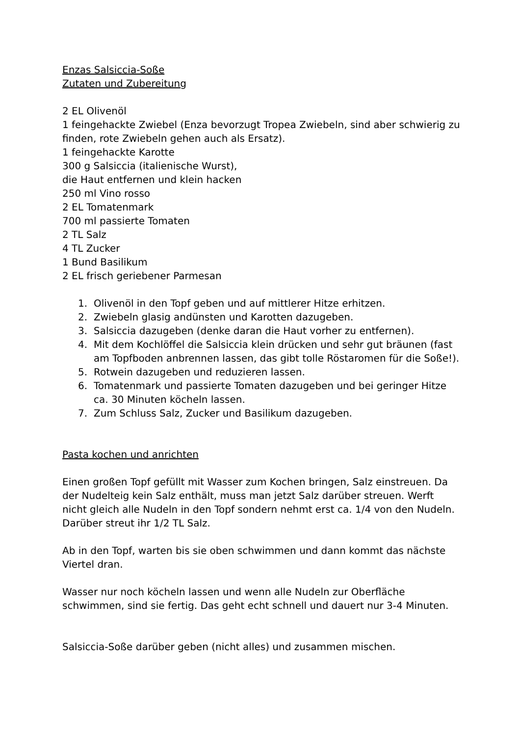Enzas Salsiccia-Soße
Zutaten und Zubereitung
2 EL Olivenöl
1 feingehackte Zwiebel (Enza bevorzugt Tropea Zwiebeln, sind aber schwierig zu finden, rote Zwiebeln gehen auch als Ersatz).
1 feingehackte Karotte
300 g Salsiccia (italienische Wurst),
die Haut entfernen und klein hacken
250 ml Vino rosso
2 EL Tomatenmark
700 ml passierte Tomaten
2 TL Salz
4 TL Zucker
1 Bund Basilikum
2 EL frisch geriebener Parmesan
1. Olivenöl in den Topf geben und auf mittlerer Hitze erhitzen.
2. Zwiebeln glasig andünsten und Karotten dazugeben.
3. Salsiccia dazugeben (denke daran die Haut vorher zu entfernen).
4. Mit dem Kochlöffel die Salsiccia klein drücken und sehr gut bräunen (fast am Topfboden anbrennen lassen, das gibt tolle Röstaromen für die Soße!).
5. Rotwein dazugeben und reduzieren lassen.
6. Tomatenmark und passierte Tomaten dazugeben und bei geringer Hitze ca. 30 Minuten köcheln lassen.
7. Zum Schluss Salz, Zucker und Basilikum dazugeben.
Pasta kochen und anrichten
Einen großen Topf gefüllt mit Wasser zum Kochen bringen, Salz einstreuen. Da der Nudelteig kein Salz enthält, muss man jetzt Salz darüber streuen. Werft nicht gleich alle Nudeln in den Topf sondern nehmt erst ca. 1/4 von den Nudeln. Darüber streut ihr 1/2 TL Salz.
Ab in den Topf, warten bis sie oben schwimmen und dann kommt das nächste Viertel dran.
Wasser nur noch köcheln lassen und wenn alle Nudeln zur Oberfläche schwimmen, sind sie fertig. Das geht echt schnell und dauert nur 3-4 Minuten.
Salsiccia-Soße darüber geben (nicht alles) und zusammen mischen.